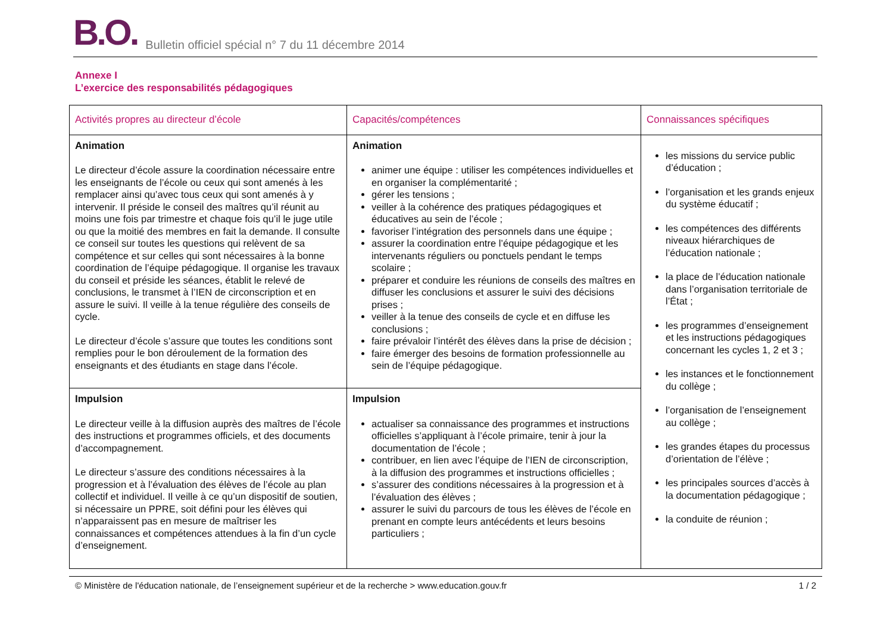B.O. Bulletin officiel spécial n° 7 du 11 décembre 2014
Annexe I
L’exercice des responsabilités pédagogiques
| Activités propres au directeur d’école | Capacités/compétences | Connaissances spécifiques |
| --- | --- | --- |
| Animation Le directeur d’école assure la coordination nécessaire entre les enseignants de l’école ou ceux qui sont amenés à les remplacer ainsi qu’avec tous ceux qui sont amenés à y intervenir. Il préside le conseil des maîtres qu’il réunit au moins une fois par trimestre et chaque fois qu’il le juge utile ou que la moitié des membres en fait la demande. Il consulte ce conseil sur toutes les questions qui relèvent de sa compétence et sur celles qui sont nécessaires à la bonne coordination de l’équipe pédagogique. Il organise les travaux du conseil et préside les séances, établit le relevé de conclusions, le transmet à l’IEN de circonscription et en assure le suivi. Il veille à la tenue régulière des conseils de cycle. Le directeur d’école s’assure que toutes les conditions sont remplies pour le bon déroulement de la formation des enseignants et des étudiants en stage dans l’école. | Animation animer une équipe : utiliser les compétences individuelles et en organiser la complémentarité ; gérer les tensions ; veiller à la cohérence des pratiques pédagogiques et éducatives au sein de l’école ; favoriser l’intégration des personnels dans une équipe ; assurer la coordination entre l’équipe pédagogique et les intervenants réguliers ou ponctuels pendant le temps scolaire ; préparer et conduire les réunions de conseils des maîtres en diffuser les conclusions et assurer le suivi des décisions prises ; veiller à la tenue des conseils de cycle et en diffuse les conclusions ; faire prévaloir l’intérêt des élèves dans la prise de décision ; faire émerger des besoins de formation professionnelle au sein de l’équipe pédagogique. | les missions du service public d’éducation ; l’organisation et les grands enjeux du système éducatif ; les compétences des différents niveaux hiérarchiques de l’éducation nationale ; la place de l’éducation nationale dans l’organisation territoriale de l’État ; les programmes d’enseignement et les instructions pédagogiques concernant les cycles 1, 2 et 3 ; les instances et le fonctionnement du collège ; l’organisation de l’enseignement au collège ; les grandes étapes du processus d’orientation de l’élève ; les principales sources d’accès à la documentation pédagogique ; la conduite de réunion ; |
| Impulsion Le directeur veille à la diffusion auprès des maîtres de l’école des instructions et programmes officiels, et des documents d’accompagnement. Le directeur s’assure des conditions nécessaires à la progression et à l’évaluation des élèves de l’école au plan collectif et individuel. Il veille à ce qu’un dispositif de soutien, si nécessaire un PPRE, soit défini pour les élèves qui n’apparaissent pas en mesure de maîtriser les connaissances et compétences attendues à la fin d’un cycle d’enseignement. | Impulsion actualiser sa connaissance des programmes et instructions officielles s’appliquant à l’école primaire, tenir à jour la documentation de l’école ; contribuer, en lien avec l’équipe de l’IEN de circonscription, à la diffusion des programmes et instructions officielles ; s’assurer des conditions nécessaires à la progression et à l’évaluation des élèves ; assurer le suivi du parcours de tous les élèves de l’école en prenant en compte leurs antécédents et leurs besoins particuliers ; | |
© Ministère de l'éducation nationale, de l’enseignement supérieur et de la recherche > www.education.gouv.fr 1 / 2